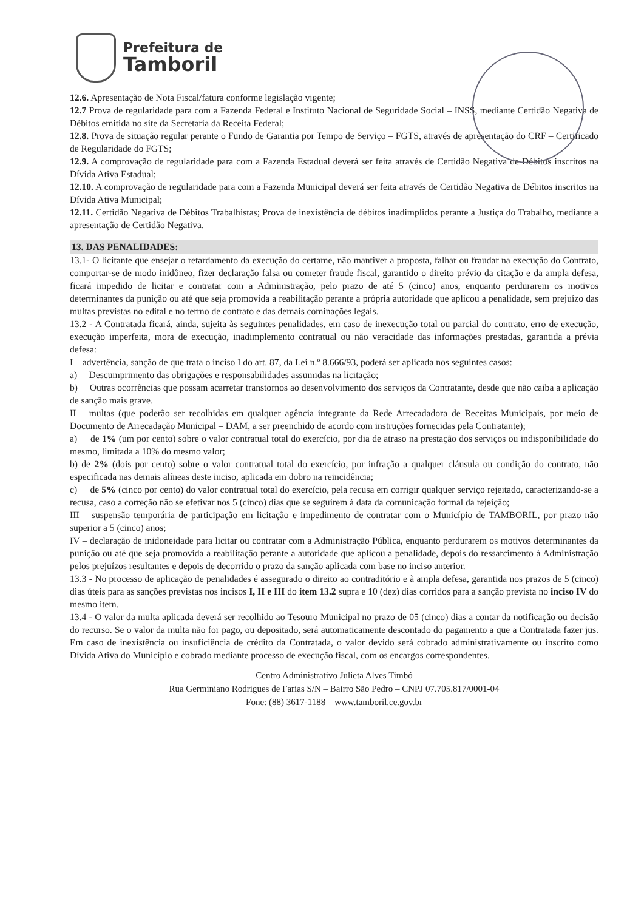Prefeitura de
Tamboril
12.6. Apresentação de Nota Fiscal/fatura conforme legislação vigente;
12.7 Prova de regularidade para com a Fazenda Federal e Instituto Nacional de Seguridade Social – INSS, mediante Certidão Negativa de Débitos emitida no site da Secretaria da Receita Federal;
12.8. Prova de situação regular perante o Fundo de Garantia por Tempo de Serviço – FGTS, através de apresentação do CRF – Certificado de Regularidade do FGTS;
12.9. A comprovação de regularidade para com a Fazenda Estadual deverá ser feita através de Certidão Negativa de Débitos inscritos na Dívida Ativa Estadual;
12.10. A comprovação de regularidade para com a Fazenda Municipal deverá ser feita através de Certidão Negativa de Débitos inscritos na Dívida Ativa Municipal;
12.11. Certidão Negativa de Débitos Trabalhistas; Prova de inexistência de débitos inadimplidos perante a Justiça do Trabalho, mediante a apresentação de Certidão Negativa.
13. DAS PENALIDADES:
13.1- O licitante que ensejar o retardamento da execução do certame, não mantiver a proposta, falhar ou fraudar na execução do Contrato, comportar-se de modo inidôneo, fizer declaração falsa ou cometer fraude fiscal, garantido o direito prévio da citação e da ampla defesa, ficará impedido de licitar e contratar com a Administração, pelo prazo de até 5 (cinco) anos, enquanto perdurarem os motivos determinantes da punição ou até que seja promovida a reabilitação perante a própria autoridade que aplicou a penalidade, sem prejuízo das multas previstas no edital e no termo de contrato e das demais cominações legais.
13.2 - A Contratada ficará, ainda, sujeita às seguintes penalidades, em caso de inexecução total ou parcial do contrato, erro de execução, execução imperfeita, mora de execução, inadimplemento contratual ou não veracidade das informações prestadas, garantida a prévia defesa:
I – advertência, sanção de que trata o inciso I do art. 87, da Lei n.º 8.666/93, poderá ser aplicada nos seguintes casos:
a) Descumprimento das obrigações e responsabilidades assumidas na licitação;
b) Outras ocorrências que possam acarretar transtornos ao desenvolvimento dos serviços da Contratante, desde que não caiba a aplicação de sanção mais grave.
II – multas (que poderão ser recolhidas em qualquer agência integrante da Rede Arrecadadora de Receitas Municipais, por meio de Documento de Arrecadação Municipal – DAM, a ser preenchido de acordo com instruções fornecidas pela Contratante);
a) de 1% (um por cento) sobre o valor contratual total do exercício, por dia de atraso na prestação dos serviços ou indisponibilidade do mesmo, limitada a 10% do mesmo valor;
b) de 2% (dois por cento) sobre o valor contratual total do exercício, por infração a qualquer cláusula ou condição do contrato, não especificada nas demais alíneas deste inciso, aplicada em dobro na reincidência;
c) de 5% (cinco por cento) do valor contratual total do exercício, pela recusa em corrigir qualquer serviço rejeitado, caracterizando-se a recusa, caso a correção não se efetivar nos 5 (cinco) dias que se seguirem à data da comunicação formal da rejeição;
III – suspensão temporária de participação em licitação e impedimento de contratar com o Município de TAMBORIL, por prazo não superior a 5 (cinco) anos;
IV – declaração de inidoneidade para licitar ou contratar com a Administração Pública, enquanto perdurarem os motivos determinantes da punição ou até que seja promovida a reabilitação perante a autoridade que aplicou a penalidade, depois do ressarcimento à Administração pelos prejuízos resultantes e depois de decorrido o prazo da sanção aplicada com base no inciso anterior.
13.3 - No processo de aplicação de penalidades é assegurado o direito ao contraditório e à ampla defesa, garantida nos prazos de 5 (cinco) dias úteis para as sanções previstas nos incisos I, II e III do item 13.2 supra e 10 (dez) dias corridos para a sanção prevista no inciso IV do mesmo item.
13.4 - O valor da multa aplicada deverá ser recolhido ao Tesouro Municipal no prazo de 05 (cinco) dias a contar da notificação ou decisão do recurso. Se o valor da multa não for pago, ou depositado, será automaticamente descontado do pagamento a que a Contratada fazer jus. Em caso de inexistência ou insuficiência de crédito da Contratada, o valor devido será cobrado administrativamente ou inscrito como Dívida Ativa do Município e cobrado mediante processo de execução fiscal, com os encargos correspondentes.
Centro Administrativo Julieta Alves Timbó
Rua Germiniano Rodrigues de Farias S/N – Bairro São Pedro – CNPJ 07.705.817/0001-04
Fone: (88) 3617-1188 – www.tamboril.ce.gov.br